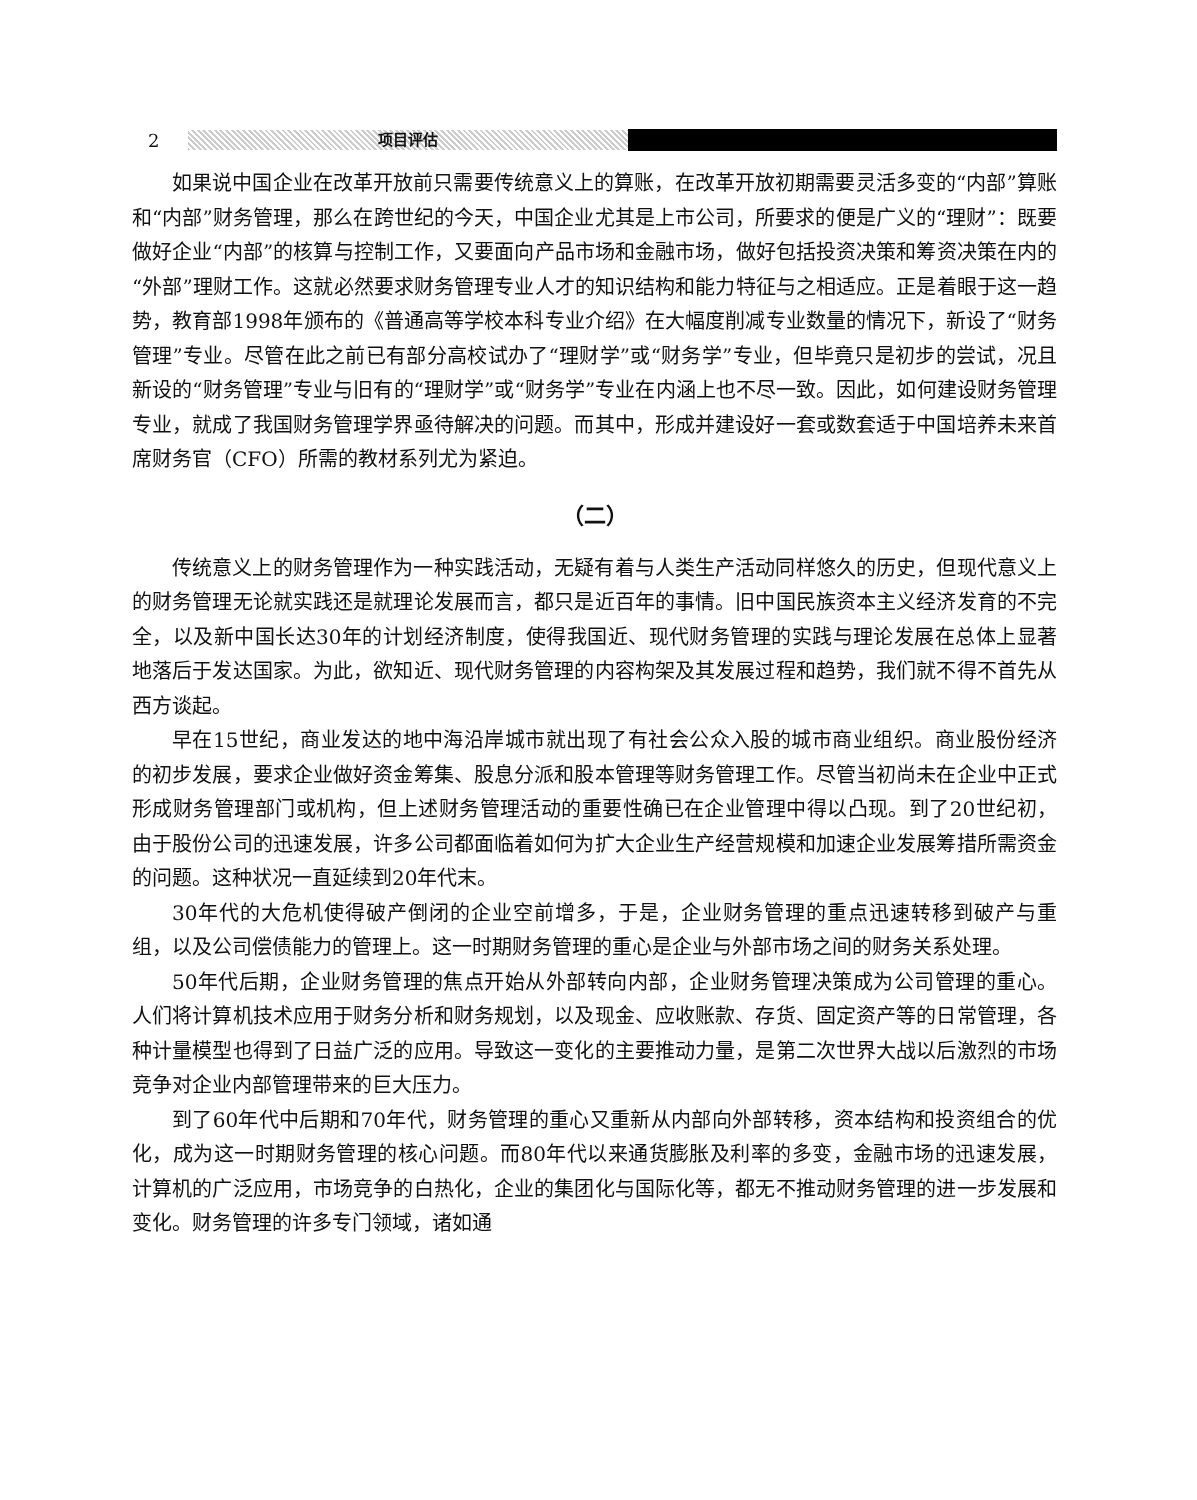2 项目评估
如果说中国企业在改革开放前只需要传统意义上的算账，在改革开放初期需要灵活多变的“内部”算账和“内部”财务管理，那么在跨世纪的今天，中国企业尤其是上市公司，所要求的便是广义的“理财”：既要做好企业“内部”的核算与控制工作，又要面向产品市场和金融市场，做好包括投资决策和筹资决策在内的“外部”理财工作。这就必然要求财务管理专业人才的知识结构和能力特征与之相适应。正是着眼于这一趋势，教育部1998年颁布的《普通高等学校本科专业介绍》在大幅度削减专业数量的情况下，新设了“财务管理”专业。尽管在此之前已有部分高校试办了“理财学”或“财务学”专业，但毕竟只是初步的尝试，况且新设的“财务管理”专业与旧有的“理财学”或“财务学”专业在内涵上也不尽一致。因此，如何建设财务管理专业，就成了我国财务管理学界亟待解决的问题。而其中，形成并建设好一套或数套适于中国培养未来首席财务官（CFO）所需的教材系列尤为紧迫。
（二）
传统意义上的财务管理作为一种实践活动，无疑有着与人类生产活动同样悠久的历史，但现代意义上的财务管理无论就实践还是就理论发展而言，都只是近百年的事情。旧中国民族资本主义经济发育的不完全，以及新中国长达30年的计划经济制度，使得我国近、现代财务管理的实践与理论发展在总体上显著地落后于发达国家。为此，欲知近、现代财务管理的内容构架及其发展过程和趋势，我们就不得不首先从西方谈起。
早在15世纪，商业发达的地中海沿岸城市就出现了有社会公众入股的城市商业组织。商业股份经济的初步发展，要求企业做好资金筹集、股息分派和股本管理等财务管理工作。尽管当初尚未在企业中正式形成财务管理部门或机构，但上述财务管理活动的重要性确已在企业管理中得以凸现。到了20世纪初，由于股份公司的迅速发展，许多公司都面临着如何为扩大企业生产经营规模和加速企业发展筹措所需资金的问题。这种状况一直延续到20年代末。
30年代的大危机使得破产倒闭的企业空前增多，于是，企业财务管理的重点迅速转移到破产与重组，以及公司偿债能力的管理上。这一时期财务管理的重心是企业与外部市场之间的财务关系处理。
50年代后期，企业财务管理的焦点开始从外部转向内部，企业财务管理决策成为公司管理的重心。人们将计算机技术应用于财务分析和财务规划，以及现金、应收账款、存货、固定资产等的日常管理，各种计量模型也得到了日益广泛的应用。导致这一变化的主要推动力量，是第二次世界大战以后激烈的市场竞争对企业内部管理带来的巨大压力。
到了60年代中后期和70年代，财务管理的重心又重新从内部向外部转移，资本结构和投资组合的优化，成为这一时期财务管理的核心问题。而80年代以来通货膨胀及利率的多变，金融市场的迅速发展，计算机的广泛应用，市场竞争的白热化，企业的集团化与国际化等，都无不推动财务管理的进一步发展和变化。财务管理的许多专门领域，诸如通